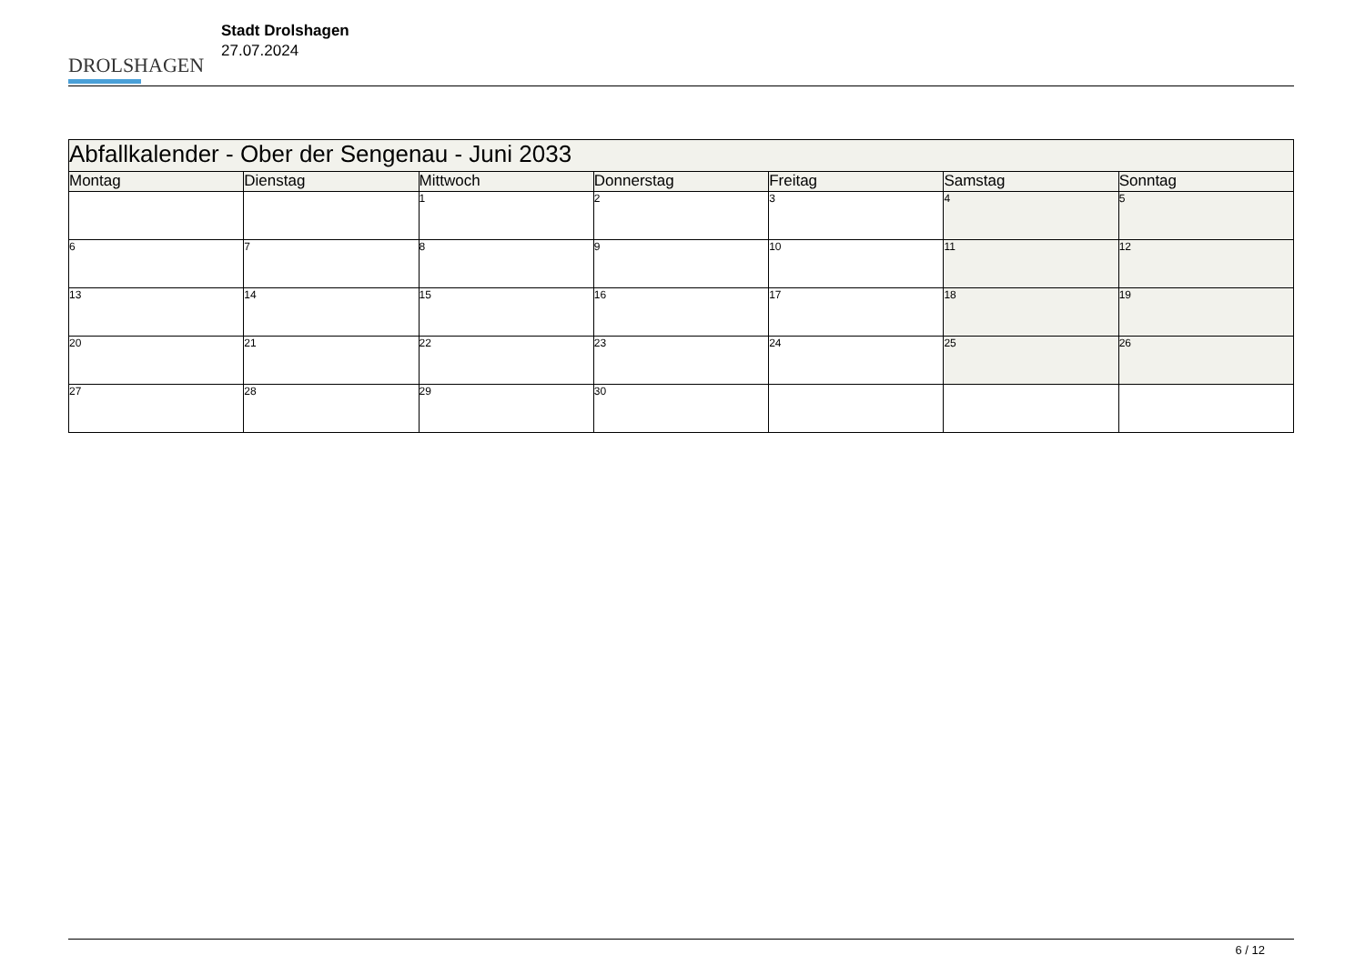DROLSHAGEN
Stadt Drolshagen
27.07.2024
| Abfallkalender - Ober der Sengenau - Juni 2033 | | | | | | |
| --- | --- | --- | --- | --- | --- | --- |
| Montag | Dienstag | Mittwoch | Donnerstag | Freitag | Samstag | Sonntag |
| | | 1 | 2 | 3 | 4 | 5 |
| 6 | 7 | 8 | 9 | 10 | 11 | 12 |
| 13 | 14 | 15 | 16 | 17 | 18 | 19 |
| 20 | 21 | 22 | 23 | 24 | 25 | 26 |
| 27 | 28 | 29 | 30 | | | |
6 / 12